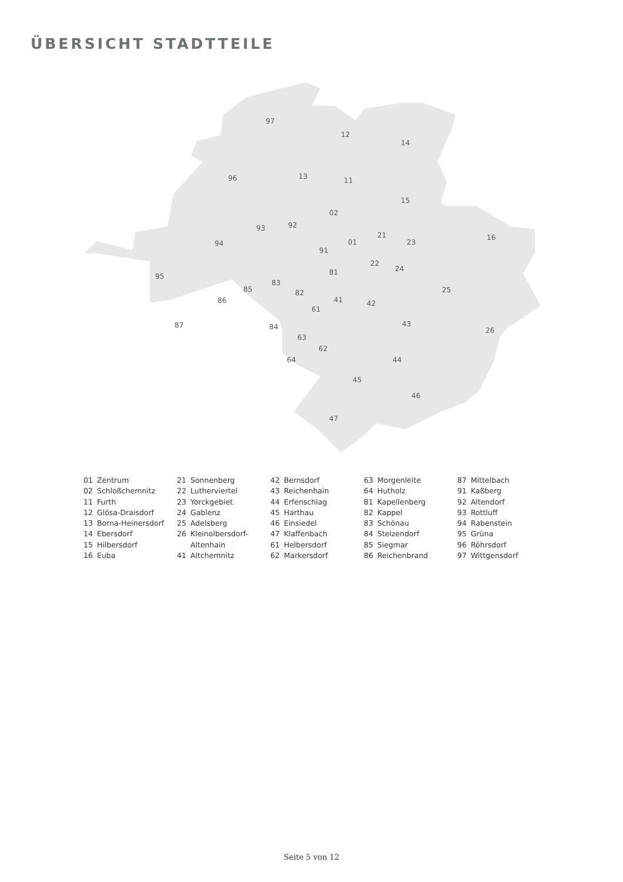ÜBERSICHT STADTTEILE
97
12
14
96
13
11
15
02
93
92
16
94
01
21
23
91
22
24
81
95
83
25
85
82
86
41
42
61
87
43
84
26
63
62
64
44
45
46
47
01 Zentrum
02 Schloßchemnitz
11 Furth
12 Glösa-Draisdorf
13 Borna-Heinersdorf
14 Ebersdorf
15 Hilbersdorf
16 Euba
21 Sonnenberg
22 Lutherviertel
23 Yorckgebiet
24 Gablenz
25 Adelsberg
26 Kleinolbersdorf-
Altenhain
41 Altchemnitz
42 Bernsdorf
43 Reichenhain
44 Erfenschlag
45 Harthau
46 Einsiedel
47 Klaffenbach
61 Helbersdorf
62 Markersdorf
63 Morgenleite
64 Hutholz
81 Kapellenberg
82 Kappel
83 Schönau
84 Stelzendorf
85 Siegmar
86 Reichenbrand
87 Mittelbach
91 Kaßberg
92 Altendorf
93 Rottluff
94 Rabenstein
95 Grüna
96 Röhrsdorf
97 Wittgensdorf
Seite 5 von 12